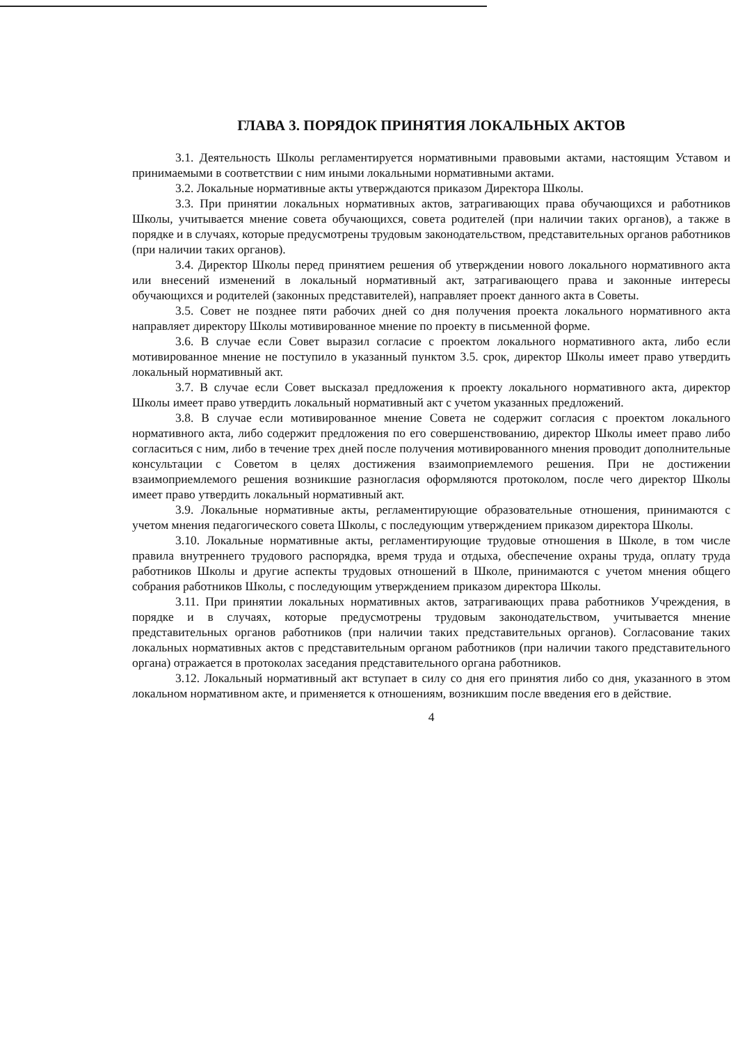ГЛАВА 3. ПОРЯДОК ПРИНЯТИЯ ЛОКАЛЬНЫХ АКТОВ
3.1. Деятельность Школы регламентируется нормативными правовыми актами, настоящим Уставом и принимаемыми в соответствии с ним иными локальными нормативными актами.
3.2. Локальные нормативные акты утверждаются приказом Директора Школы.
3.3. При принятии локальных нормативных актов, затрагивающих права обучающихся и работников Школы, учитывается мнение совета обучающихся, совета родителей (при наличии таких органов), а также в порядке и в случаях, которые предусмотрены трудовым законодательством, представительных органов работников (при наличии таких органов).
3.4. Директор Школы перед принятием решения об утверждении нового локального нормативного акта или внесений изменений в локальный нормативный акт, затрагивающего права и законные интересы обучающихся и родителей (законных представителей), направляет проект данного акта в Советы.
3.5. Совет не позднее пяти рабочих дней со дня получения проекта локального нормативного акта направляет директору Школы мотивированное мнение по проекту в письменной форме.
3.6. В случае если Совет выразил согласие с проектом локального нормативного акта, либо если мотивированное мнение не поступило в указанный пунктом 3.5. срок, директор Школы имеет право утвердить локальный нормативный акт.
3.7. В случае если Совет высказал предложения к проекту локального нормативного акта, директор Школы имеет право утвердить локальный нормативный акт с учетом указанных предложений.
3.8. В случае если мотивированное мнение Совета не содержит согласия с проектом локального нормативного акта, либо содержит предложения по его совершенствованию, директор Школы имеет право либо согласиться с ним, либо в течение трех дней после получения мотивированного мнения проводит дополнительные консультации с Советом в целях достижения взаимоприемлемого решения. При не достижении взаимоприемлемого решения возникшие разногласия оформляются протоколом, после чего директор Школы имеет право утвердить локальный нормативный акт.
3.9. Локальные нормативные акты, регламентирующие образовательные отношения, принимаются с учетом мнения педагогического совета Школы, с последующим утверждением приказом директора Школы.
3.10. Локальные нормативные акты, регламентирующие трудовые отношения в Школе, в том числе правила внутреннего трудового распорядка, время труда и отдыха, обеспечение охраны труда, оплату труда работников Школы и другие аспекты трудовых отношений в Школе, принимаются с учетом мнения общего собрания работников Школы, с последующим утверждением приказом директора Школы.
3.11. При принятии локальных нормативных актов, затрагивающих права работников Учреждения, в порядке и в случаях, которые предусмотрены трудовым законодательством, учитывается мнение представительных органов работников (при наличии таких представительных органов). Согласование таких локальных нормативных актов с представительным органом работников (при наличии такого представительного органа) отражается в протоколах заседания представительного органа работников.
3.12. Локальный нормативный акт вступает в силу со дня его принятия либо со дня, указанного в этом локальном нормативном акте, и применяется к отношениям, возникшим после введения его в действие.
4